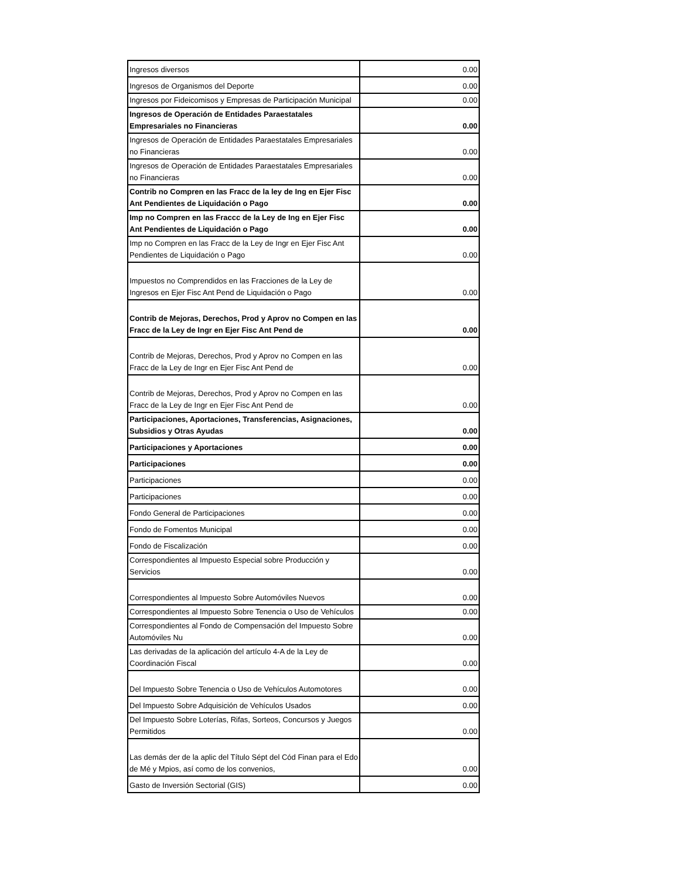| Ingresos diversos | 0.00 |
| Ingresos de Organismos del Deporte | 0.00 |
| Ingresos por Fideicomisos y Empresas de Participación Municipal | 0.00 |
| Ingresos de Operación de Entidades Paraestatales Empresariales no Financieras | 0.00 |
| Ingresos de Operación de Entidades Paraestatales Empresariales no Financieras | 0.00 |
| Ingresos de Operación de Entidades Paraestatales Empresariales no Financieras | 0.00 |
| Contrib no Compren en las Fracc de la ley de Ing en Ejer Fisc Ant Pendientes de Liquidación o Pago | 0.00 |
| Imp no Compren en las Fraccc de la Ley de Ing en Ejer Fisc Ant Pendientes de Liquidación o Pago | 0.00 |
| Imp no Compren en las Fracc de la Ley de Ingr en Ejer Fisc Ant Pendientes de Liquidación o Pago | 0.00 |
| Impuestos no Comprendidos en las Fracciones de la Ley de Ingresos en Ejer Fisc Ant Pend de Liquidación o Pago | 0.00 |
| Contrib de Mejoras, Derechos, Prod y Aprov no Compen en las Fracc de la Ley de Ingr en Ejer Fisc Ant Pend de | 0.00 |
| Contrib de Mejoras, Derechos, Prod y Aprov no Compen en las Fracc de la Ley de Ingr en Ejer Fisc Ant Pend de | 0.00 |
| Contrib de Mejoras, Derechos, Prod y Aprov no Compen en las Fracc de la Ley de Ingr en Ejer Fisc Ant Pend de | 0.00 |
| Participaciones, Aportaciones, Transferencias, Asignaciones, Subsidios y Otras Ayudas | 0.00 |
| Participaciones y Aportaciones | 0.00 |
| Participaciones | 0.00 |
| Participaciones | 0.00 |
| Participaciones | 0.00 |
| Fondo General de Participaciones | 0.00 |
| Fondo de Fomentos Municipal | 0.00 |
| Fondo de Fiscalización | 0.00 |
| Correspondientes al Impuesto Especial sobre Producción y Servicios | 0.00 |
| Correspondientes al Impuesto Sobre Automóviles Nuevos | 0.00 |
| Correspondientes al Impuesto Sobre Tenencia o Uso de Vehículos | 0.00 |
| Correspondientes al Fondo de Compensación del Impuesto Sobre Automóviles Nu | 0.00 |
| Las derivadas de la aplicación del artículo 4-A de la Ley de Coordinación Fiscal | 0.00 |
| Del Impuesto Sobre Tenencia o Uso de Vehículos Automotores | 0.00 |
| Del Impuesto Sobre Adquisición de Vehículos Usados | 0.00 |
| Del Impuesto Sobre Loterías, Rifas, Sorteos, Concursos y Juegos Permitidos | 0.00 |
| Las demás der de la aplic del Título Sépt del Cód Finan para el Edo de Mé y Mpios, así como de los convenios, | 0.00 |
| Gasto de Inversión Sectorial (GIS) | 0.00 |